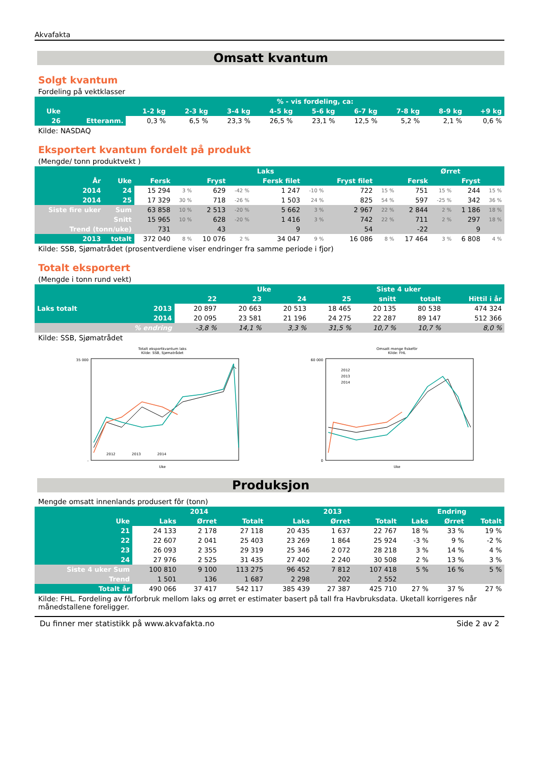Akvafakta
Omsatt kvantum
Solgt kvantum
Fordeling på vektklasser
| | | % - vis fordeling, ca: | | | | | | | | |
| --- | --- | --- | --- | --- | --- | --- | --- | --- | --- | --- |
| Uke | | 1-2 kg | 2-3 kg | 3-4 kg | 4-5 kg | 5-6 kg | 6-7 kg | 7-8 kg | 8-9 kg | +9 kg |
| 26 | Etteranm. | 0,3 % | 6,5 % | 23,3 % | 26,5 % | 23,1 % | 12,5 % | 5,2 % | 2,1 % | 0,6 % |
Kilde: NASDAQ
Eksportert kvantum fordelt på produkt
(Mengde/ tonn produktvekt )
| | | Laks | | | | | | | | Ørret | | | |
| --- | --- | --- | --- | --- | --- | --- | --- | --- | --- | --- | --- | --- | --- |
| År | Uke | Fersk | | Fryst | | Fersk filet | | Fryst filet | | Fersk | | Fryst | |
| 2014 | 24 | 15 294 | 3 % | 629 | -42 % | 1 247 | -10 % | 722 | 15 % | 751 | 15 % | 244 | 15 % |
| 2014 | 25 | 17 329 | 30 % | 718 | -26 % | 1 503 | 24 % | 825 | 54 % | 597 | -25 % | 342 | 36 % |
| Siste fire uker | Sum | 63 858 | 10 % | 2 513 | -20 % | 5 662 | 3 % | 2 967 | 22 % | 2 844 | 2 % | 1 186 | 18 % |
| | Snitt | 15 965 | 10 % | 628 | -20 % | 1 416 | 3 % | 742 | 22 % | 711 | 2 % | 297 | 18 % |
| Trend (tonn/uke) | | 731 | | 43 | | 9 | | 54 | | -22 | | 9 | |
| 2013 | totalt | 372 040 | 8 % | 10 076 | 2 % | 34 047 | 9 % | 16 086 | 8 % | 17 464 | 3 % | 6 808 | 4 % |
Kilde: SSB, Sjømatrådet (prosentverdiene viser endringer fra samme periode i fjor)
Totalt eksportert
(Mengde i tonn rund vekt)
| | | Uke | | | | Siste 4 uker | | |
| --- | --- | --- | --- | --- | --- | --- | --- | --- |
| | | 22 | 23 | 24 | 25 | snitt | totalt | Hittil i år |
| Laks totalt | 2013 | 20 897 | 20 663 | 20 513 | 18 465 | 20 135 | 80 538 | 474 324 |
| | 2014 | 20 095 | 23 581 | 21 196 | 24 275 | 22 287 | 89 147 | 512 366 |
| | % endring | -3,8 % | 14,1 % | 3,3 % | 31,5 % | 10,7 % | 10,7 % | 8,0 % |
Kilde: SSB, Sjømatrådet
Totalt eksportkvantum laks
Kilde: SSB, Sjømatrådet
35 000
-
Uke
2012
2013
2014
Omsatt menge fiskefôr
Kilde: FHL
60 000
0
Uke
2012
2013
2014
Produksjon
Mengde omsatt innenlands produsert fôr (tonn)
| | 2014 | | | 2013 | | | Endring | | |
| --- | --- | --- | --- | --- | --- | --- | --- | --- | --- |
| Uke | Laks | Ørret | Totalt | Laks | Ørret | Totalt | Laks | Ørret | Totalt |
| 21 | 24 133 | 2 178 | 27 118 | 20 435 | 1 637 | 22 767 | 18 % | 33 % | 19 % |
| 22 | 22 607 | 2 041 | 25 403 | 23 269 | 1 864 | 25 924 | -3 % | 9 % | -2 % |
| 23 | 26 093 | 2 355 | 29 319 | 25 346 | 2 072 | 28 218 | 3 % | 14 % | 4 % |
| 24 | 27 976 | 2 525 | 31 435 | 27 402 | 2 240 | 30 508 | 2 % | 13 % | 3 % |
| Siste 4 uker Sum | 100 810 | 9 100 | 113 275 | 96 452 | 7 812 | 107 418 | 5 % | 16 % | 5 % |
| Trend | 1 501 | 136 | 1 687 | 2 298 | 202 | 2 552 | | | |
| Totalt år | 490 066 | 37 417 | 542 117 | 385 439 | 27 387 | 425 710 | 27 % | 37 % | 27 % |
Kilde: FHL. Fordeling av fôrforbruk mellom laks og ørret er estimater basert på tall fra Havbruksdata. Uketall korrigeres når månedstallene foreligger.
Du finner mer statistikk på www.akvafakta.no Side 2 av 2